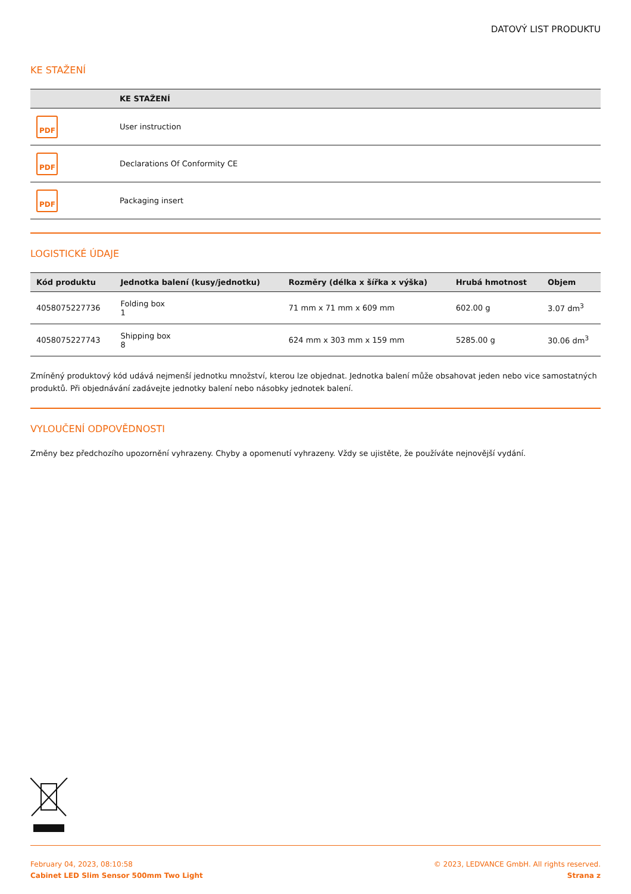DATOVÝ LIST PRODUKTU
KE STAŽENÍ
| | KE STAŽENÍ |
| --- | --- |
| PDF | User instruction |
| PDF | Declarations Of Conformity CE |
| PDF | Packaging insert |
LOGISTICKÉ ÚDAJE
| Kód produktu | Jednotka balení (kusy/jednotku) | Rozměry (délka x šířka x výška) | Hrubá hmotnost | Objem |
| --- | --- | --- | --- | --- |
| 4058075227736 | Folding box 1 | 71 mm x 71 mm x 609 mm | 602.00 g | 3.07 dm<sup>3</sup> |
| 4058075227743 | Shipping box 8 | 624 mm x 303 mm x 159 mm | 5285.00 g | 30.06 dm<sup>3</sup> |
Zmíněný produktový kód udává nejmenší jednotku množství, kterou lze objednat. Jednotka balení může obsahovat jeden nebo vice samostatných produktů. Při objednávání zadávejte jednotky balení nebo násobky jednotek balení.
VYLOUČENÍ ODPOVĚDNOSTI
Změny bez předchozího upozornění vyhrazeny. Chyby a opomenutí vyhrazeny. Vždy se ujistěte, že používáte nejnovější vydání.
February 04, 2023, 08:10:58
Cabinet LED Slim Sensor 500mm Two Light
© 2023, LEDVANCE GmbH. All rights reserved.
Strana z